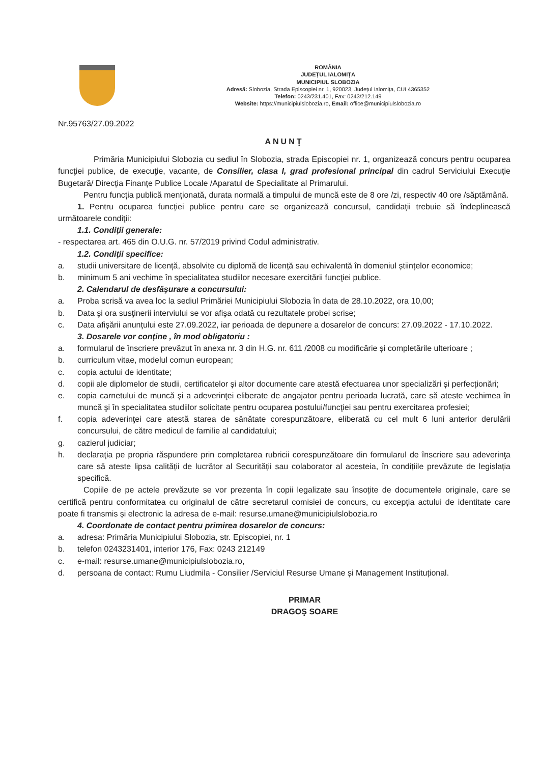ROMÂNIA
JUDEȚUL IALOMIȚA
MUNICIPIUL SLOBOZIA
Adresă: Slobozia, Strada Episcopiei nr. 1, 920023, Județul Ialomița, CUI 4365352
Telefon: 0243/231.401, Fax: 0243/212.149
Website: https://municipiulslobozia.ro, Email: office@municipiulslobozia.ro
Nr.95763/27.09.2022
ANUNŢ
Primăria Municipiului Slobozia cu sediul în Slobozia, strada Episcopiei nr. 1, organizează concurs pentru ocuparea funcţiei publice, de execuţie, vacante, de Consilier, clasa I, grad profesional principal din cadrul Serviciului Execuție Bugetară/ Direcția Finanțe Publice Locale /Aparatul de Specialitate al Primarului.
Pentru funcția publică menționată, durata normală a timpului de muncă este de 8 ore /zi, respectiv 40 ore /săptămână.
1. Pentru ocuparea funcției publice pentru care se organizează concursul, candidații trebuie să îndeplinească următoarele condiţii:
1.1. Condiţii generale:
- respectarea art. 465 din O.U.G. nr. 57/2019 privind Codul administrativ.
1.2. Condiţii specifice:
a. studii universitare de licență, absolvite cu diplomă de licență sau echivalentă în domeniul științelor economice;
b. minimum 5 ani vechime în specialitatea studiilor necesare exercitării funcţiei publice.
2. Calendarul de desfăşurare a concursului:
a. Proba scrisă va avea loc la sediul Primăriei Municipiului Slobozia în data de 28.10.2022, ora 10,00;
b. Data şi ora susţinerii interviului se vor afişa odată cu rezultatele probei scrise;
c. Data afișării anunțului este 27.09.2022, iar perioada de depunere a dosarelor de concurs: 27.09.2022 - 17.10.2022.
3. Dosarele vor conține , în mod obligatoriu :
a. formularul de înscriere prevăzut în anexa nr. 3 din H.G. nr. 611 /2008 cu modificărie și completările ulterioare ;
b. curriculum vitae, modelul comun european;
c. copia actului de identitate;
d. copii ale diplomelor de studii, certificatelor şi altor documente care atestă efectuarea unor specializări și perfecționări;
e. copia carnetului de muncă şi a adeverinţei eliberate de angajator pentru perioada lucrată, care să ateste vechimea în muncă şi în specialitatea studiilor solicitate pentru ocuparea postului/funcţiei sau pentru exercitarea profesiei;
f. copia adeverinţei care atestă starea de sănătate corespunzătoare, eliberată cu cel mult 6 luni anterior derulării concursului, de către medicul de familie al candidatului;
g. cazierul judiciar;
h. declaraţia pe propria răspundere prin completarea rubricii corespunzătoare din formularul de înscriere sau adeverinţa care să ateste lipsa calității de lucrător al Securității sau colaborator al acesteia, în condițiile prevăzute de legislația specifică.
Copiile de pe actele prevăzute se vor prezenta în copii legalizate sau însoțite de documentele originale, care se certifică pentru conformitatea cu originalul de către secretarul comisiei de concurs, cu excepția actului de identitate care poate fi transmis și electronic la adresa de e-mail: resurse.umane@municipiulslobozia.ro
4. Coordonate de contact pentru primirea dosarelor de concurs:
a. adresa: Primăria Municipiului Slobozia, str. Episcopiei, nr. 1
b. telefon 0243231401, interior 176, Fax: 0243 212149
c. e-mail: resurse.umane@municipiulslobozia.ro,
d. persoana de contact: Rumu Liudmila - Consilier /Serviciul Resurse Umane și Management Instituțional.
PRIMAR
DRAGOŞ SOARE